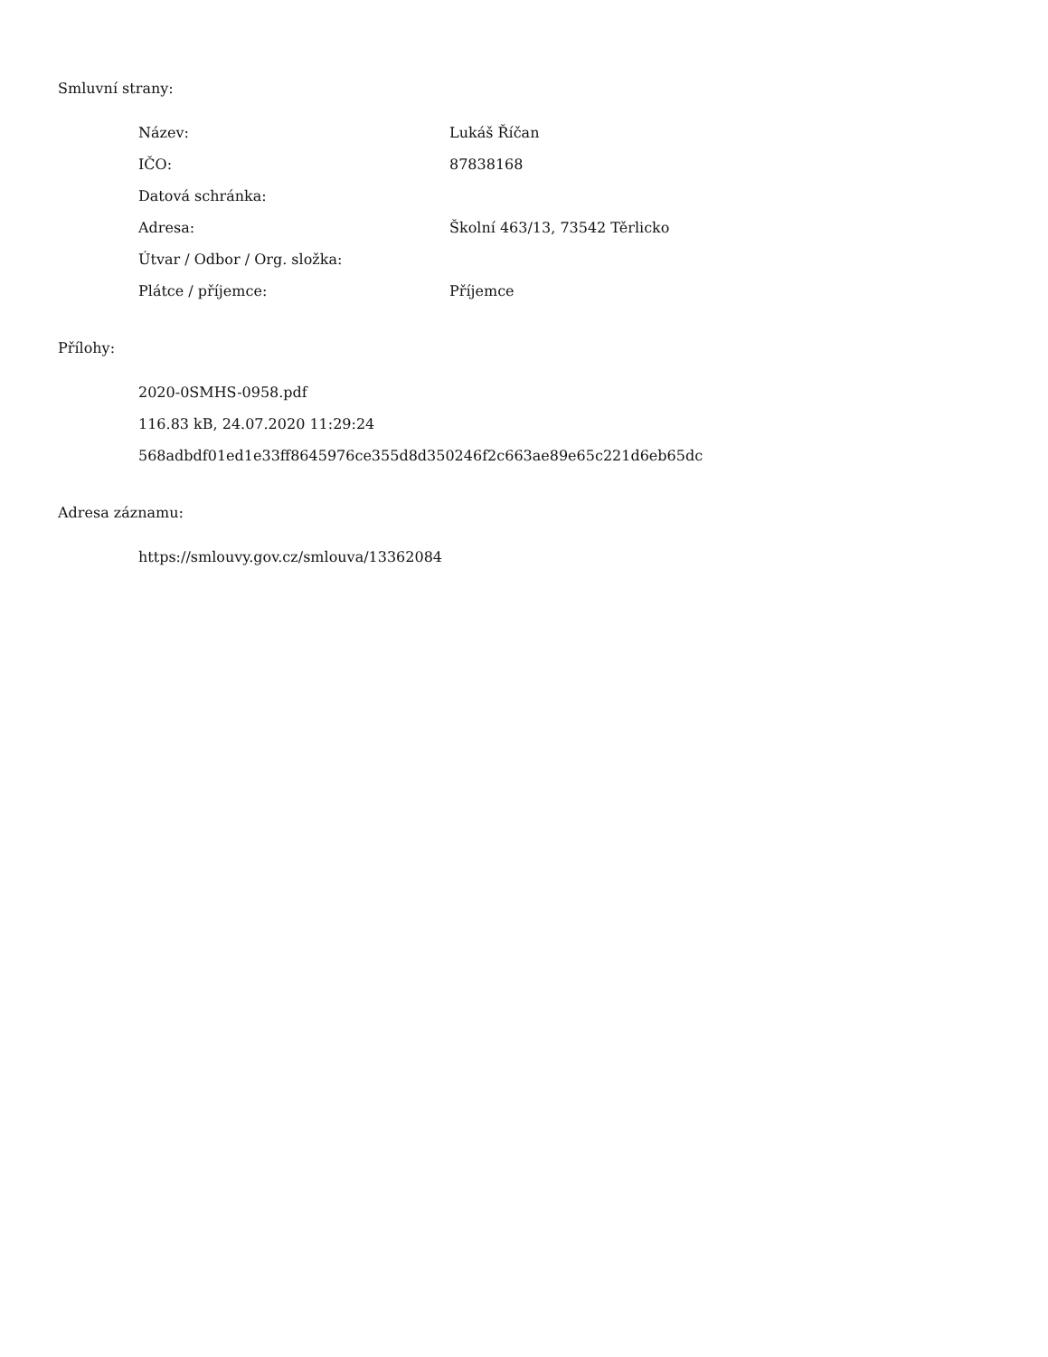Smluvní strany:
| Název: | Lukáš Říčan |
| IČO: | 87838168 |
| Datová schránka: | |
| Adresa: | Školní 463/13, 73542 Těrlicko |
| Útvar / Odbor / Org. složka: | |
| Plátce / příjemce: | Příjemce |
Přílohy:
2020-0SMHS-0958.pdf
116.83 kB, 24.07.2020 11:29:24
568adbdf01ed1e33ff8645976ce355d8d350246f2c663ae89e65c221d6eb65dc
Adresa záznamu:
https://smlouvy.gov.cz/smlouva/13362084